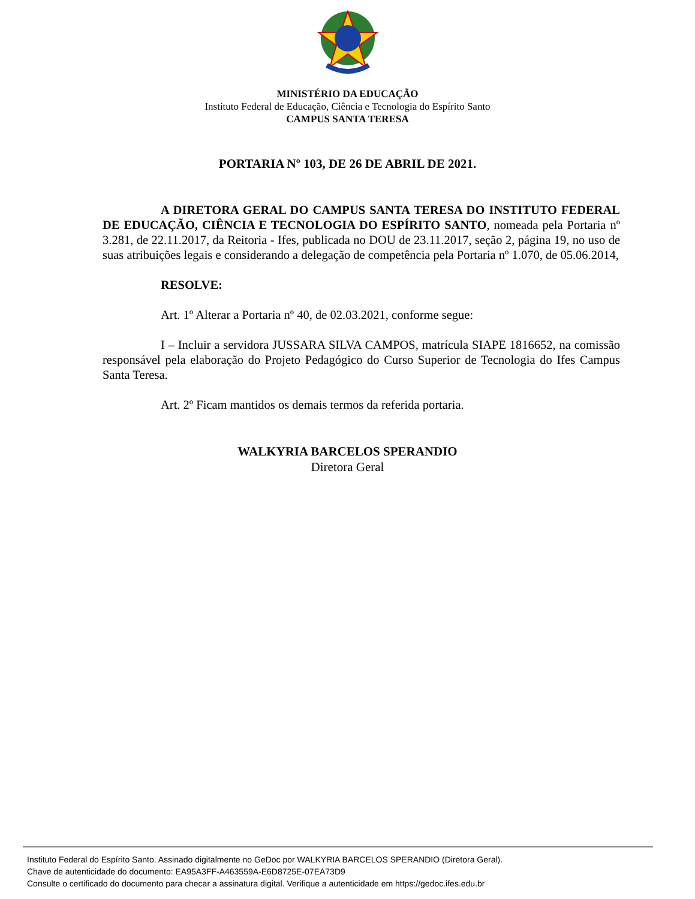MINISTÉRIO DA EDUCAÇÃO
Instituto Federal de Educação, Ciência e Tecnologia do Espírito Santo
CAMPUS SANTA TERESA
PORTARIA Nº 103, DE 26 DE ABRIL DE 2021.
A DIRETORA GERAL DO CAMPUS SANTA TERESA DO INSTITUTO FEDERAL DE EDUCAÇÃO, CIÊNCIA E TECNOLOGIA DO ESPÍRITO SANTO, nomeada pela Portaria nº 3.281, de 22.11.2017, da Reitoria - Ifes, publicada no DOU de 23.11.2017, seção 2, página 19, no uso de suas atribuições legais e considerando a delegação de competência pela Portaria nº 1.070, de 05.06.2014,
RESOLVE:
Art. 1º Alterar a Portaria nº 40, de 02.03.2021, conforme segue:
I – Incluir a servidora JUSSARA SILVA CAMPOS, matrícula SIAPE 1816652, na comissão responsável pela elaboração do Projeto Pedagógico do Curso Superior de Tecnologia do Ifes Campus Santa Teresa.
Art. 2º Ficam mantidos os demais termos da referida portaria.
WALKYRIA BARCELOS SPERANDIO
Diretora Geral
Instituto Federal do Espírito Santo. Assinado digitalmente no GeDoc por WALKYRIA BARCELOS SPERANDIO (Diretora Geral).
Chave de autenticidade do documento: EA95A3FF-A463559A-E6D8725E-07EA73D9
Consulte o certificado do documento para checar a assinatura digital. Verifique a autenticidade em https://gedoc.ifes.edu.br